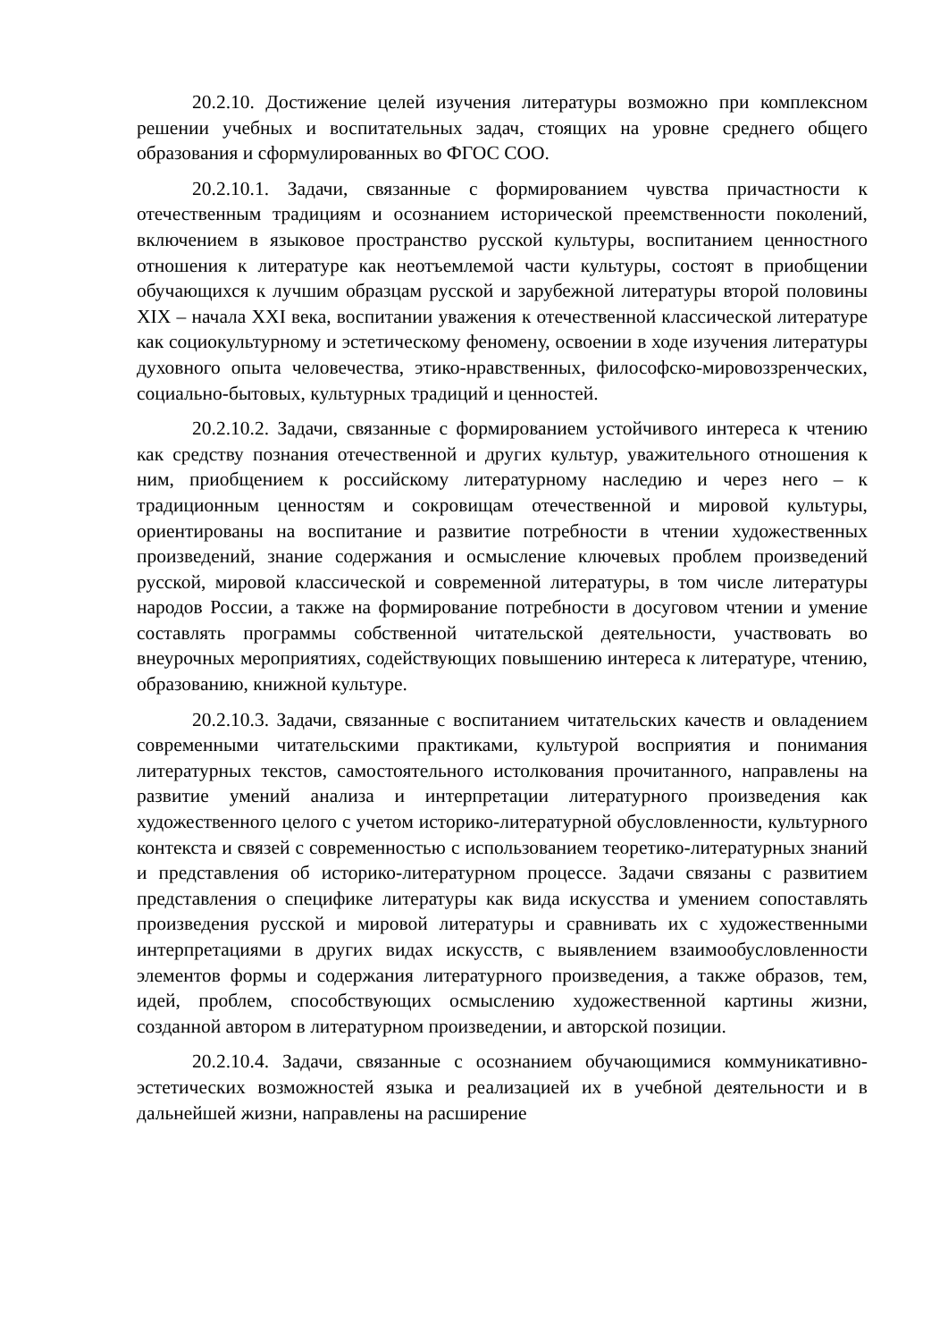20.2.10. Достижение целей изучения литературы возможно при комплексном решении учебных и воспитательных задач, стоящих на уровне среднего общего образования и сформулированных во ФГОС СОО.
20.2.10.1. Задачи, связанные с формированием чувства причастности к отечественным традициям и осознанием исторической преемственности поколений, включением в языковое пространство русской культуры, воспитанием ценностного отношения к литературе как неотъемлемой части культуры, состоят в приобщении обучающихся к лучшим образцам русской и зарубежной литературы второй половины XIX – начала XXI века, воспитании уважения к отечественной классической литературе как социокультурному и эстетическому феномену, освоении в ходе изучения литературы духовного опыта человечества, этико-нравственных, философско-мировоззренческих, социально-бытовых, культурных традиций и ценностей.
20.2.10.2. Задачи, связанные с формированием устойчивого интереса к чтению как средству познания отечественной и других культур, уважительного отношения к ним, приобщением к российскому литературному наследию и через него – к традиционным ценностям и сокровищам отечественной и мировой культуры, ориентированы на воспитание и развитие потребности в чтении художественных произведений, знание содержания и осмысление ключевых проблем произведений русской, мировой классической и современной литературы, в том числе литературы народов России, а также на формирование потребности в досуговом чтении и умение составлять программы собственной читательской деятельности, участвовать во внеурочных мероприятиях, содействующих повышению интереса к литературе, чтению, образованию, книжной культуре.
20.2.10.3. Задачи, связанные с воспитанием читательских качеств и овладением современными читательскими практиками, культурой восприятия и понимания литературных текстов, самостоятельного истолкования прочитанного, направлены на развитие умений анализа и интерпретации литературного произведения как художественного целого с учетом историко-литературной обусловленности, культурного контекста и связей с современностью с использованием теоретико-литературных знаний и представления об историко-литературном процессе. Задачи связаны с развитием представления о специфике литературы как вида искусства и умением сопоставлять произведения русской и мировой литературы и сравнивать их с художественными интерпретациями в других видах искусств, с выявлением взаимообусловленности элементов формы и содержания литературного произведения, а также образов, тем, идей, проблем, способствующих осмыслению художественной картины жизни, созданной автором в литературном произведении, и авторской позиции.
20.2.10.4. Задачи, связанные с осознанием обучающимися коммуникативно-эстетических возможностей языка и реализацией их в учебной деятельности и в дальнейшей жизни, направлены на расширение